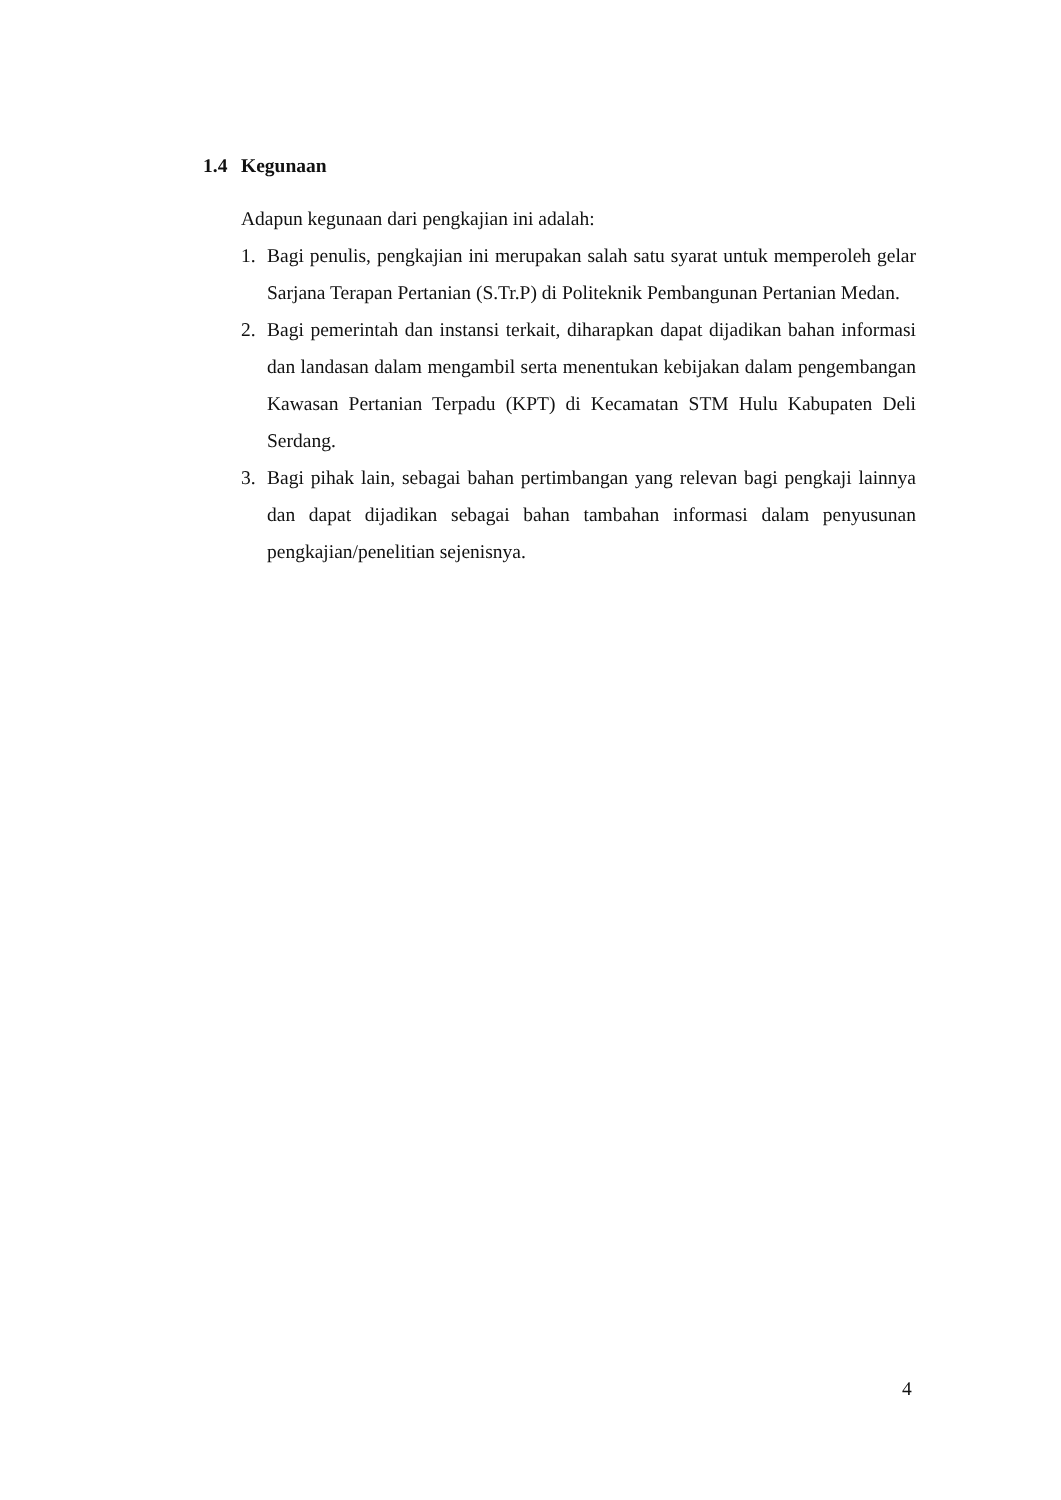1.4 Kegunaan
Adapun kegunaan dari pengkajian ini adalah:
1. Bagi penulis, pengkajian ini merupakan salah satu syarat untuk memperoleh gelar Sarjana Terapan Pertanian (S.Tr.P) di Politeknik Pembangunan Pertanian Medan.
2. Bagi pemerintah dan instansi terkait, diharapkan dapat dijadikan bahan informasi dan landasan dalam mengambil serta menentukan kebijakan dalam pengembangan Kawasan Pertanian Terpadu (KPT) di Kecamatan STM Hulu Kabupaten Deli Serdang.
3. Bagi pihak lain, sebagai bahan pertimbangan yang relevan bagi pengkaji lainnya dan dapat dijadikan sebagai bahan tambahan informasi dalam penyusunan pengkajian/penelitian sejenisnya.
4